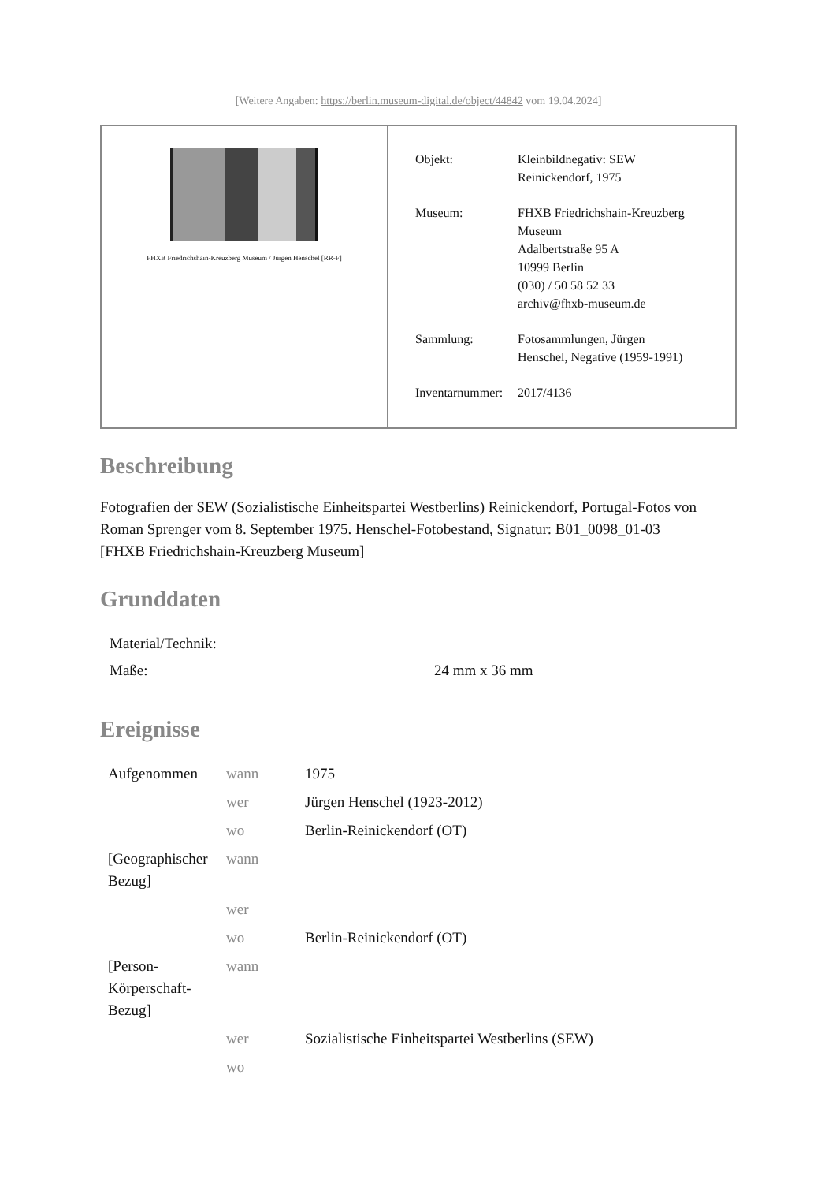[Weitere Angaben: https://berlin.museum-digital.de/object/44842 vom 19.04.2024]
FHXB Friedrichshain-Kreuzberg Museum / Jürgen Henschel [RR-F]
| Objekt: | Kleinbildnegativ: SEW Reinickendorf, 1975 |
| Museum: | FHXB Friedrichshain-Kreuzberg Museum Adalbertstraße 95 A 10999 Berlin (030) / 50 58 52 33 archiv@fhxb-museum.de |
| Sammlung: | Fotosammlungen, Jürgen Henschel, Negative (1959-1991) |
| Inventarnummer: | 2017/4136 |
Beschreibung
Fotografien der SEW (Sozialistische Einheitspartei Westberlins) Reinickendorf, Portugal-Fotos von Roman Sprenger vom 8. September 1975. Henschel-Fotobestand, Signatur: B01_0098_01-03
[FHXB Friedrichshain-Kreuzberg Museum]
Grunddaten
| Material/Technik: | |
| Maße: | 24 mm x 36 mm |
Ereignisse
| Aufgenommen | wann | 1975 |
| | wer | Jürgen Henschel (1923-2012) |
| | wo | Berlin-Reinickendorf (OT) |
| [Geographischer Bezug] | wann | |
| | wer | |
| | wo | Berlin-Reinickendorf (OT) |
| [Person-Körperschaft-Bezug] | wann | |
| | wer | Sozialistische Einheitspartei Westberlins (SEW) |
| | wo | |